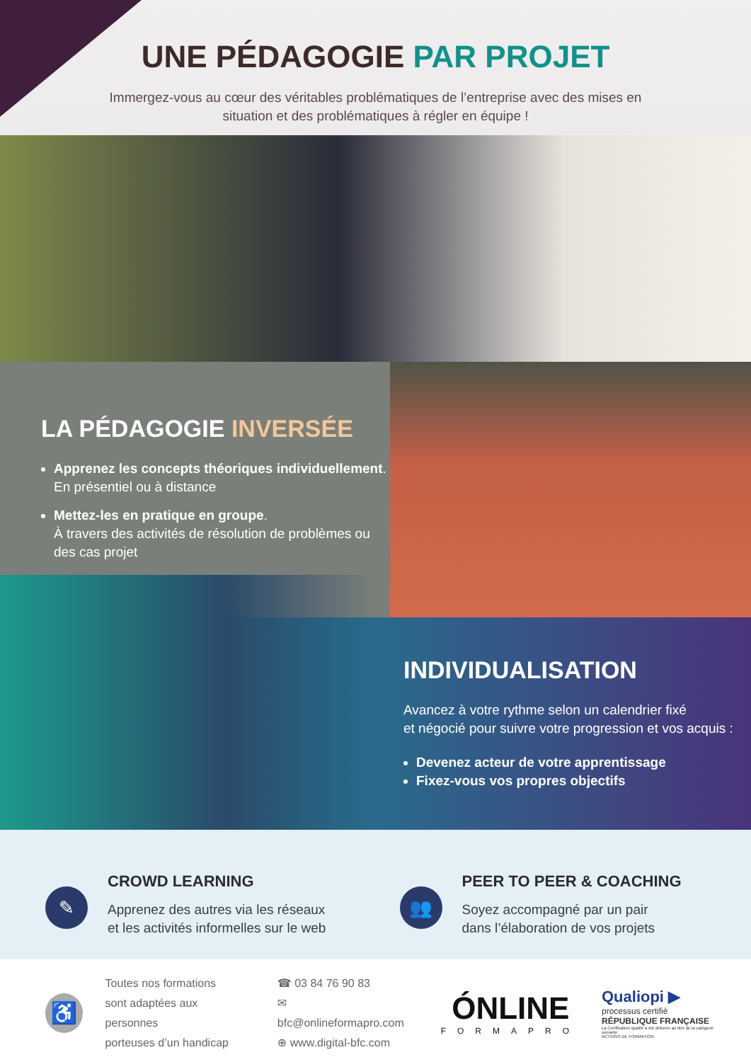UNE PÉDAGOGIE PAR PROJET
Immergez-vous au cœur des véritables problématiques de l’entreprise avec des mises en situation et des problématiques à régler en équipe !
LA PÉDAGOGIE INVERSÉE
Apprenez les concepts théoriques individuellement.
En présentiel ou à distance
Mettez-les en pratique en groupe.
À travers des activités de résolution de problèmes ou des cas projet
INDIVIDUALISATION
Avancez à votre rythme selon un calendrier fixé
et négocié pour suivre votre progression et vos acquis :
Devenez acteur de votre apprentissage
Fixez-vous vos propres objectifs
✎
CROWD LEARNING
Apprenez des autres via les réseaux
et les activités informelles sur le web
👥
PEER TO PEER & COACHING
Soyez accompagné par un pair
dans l’élaboration de vos projets
♿
Toutes nos formations
sont adaptées aux personnes
porteuses d’un handicap
☎ 03 84 76 90 83
✉ bfc@onlineformapro.com
⊕ www.digital-bfc.com
ÓNLINE
FORMAPRO
Qualiopi ▶
processus certifié
RÉPUBLIQUE FRANÇAISE
La Certification qualité a été délivrée au titre de la catégorie suivante
ACTIONS DE FORMATION